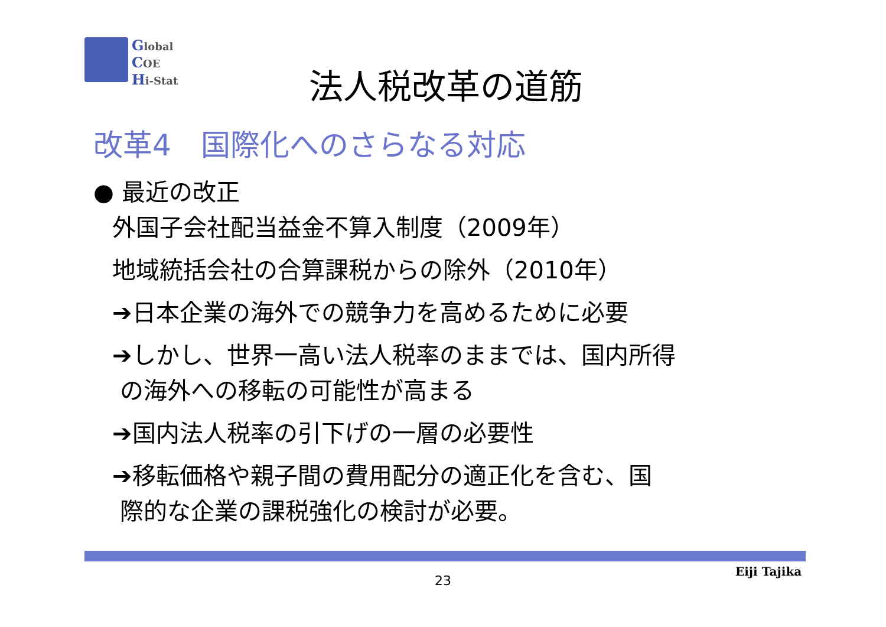Global
COE
Hi-Stat
法人税改革の道筋
改革4　国際化へのさらなる対応
● 最近の改正
外国子会社配当益金不算入制度（2009年）
地域統括会社の合算課税からの除外（2010年）
➔日本企業の海外での競争力を高めるために必要
➔しかし、世界一高い法人税率のままでは、国内所得
の海外への移転の可能性が高まる
➔国内法人税率の引下げの一層の必要性
➔移転価格や親子間の費用配分の適正化を含む、国
際的な企業の課税強化の検討が必要。
Eiji Tajika
23